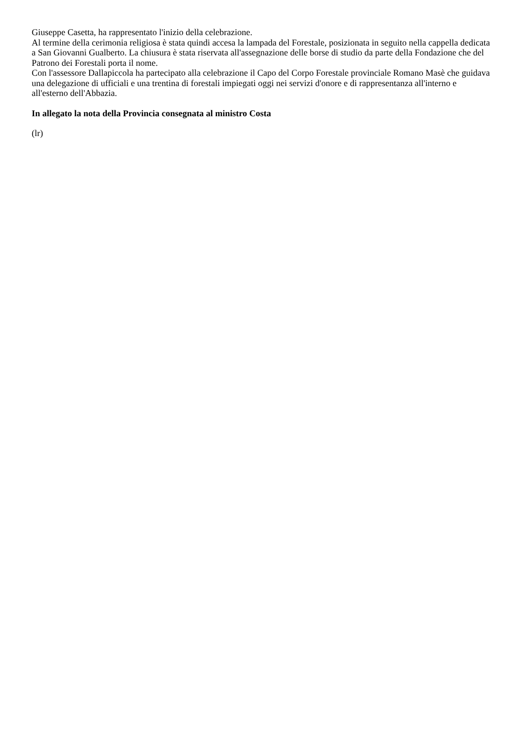Giuseppe Casetta, ha rappresentato l'inizio della celebrazione.
Al termine della cerimonia religiosa è stata quindi accesa la lampada del Forestale, posizionata in seguito nella cappella dedicata a San Giovanni Gualberto. La chiusura è stata riservata all'assegnazione delle borse di studio da parte della Fondazione che del Patrono dei Forestali porta il nome.
Con l'assessore Dallapiccola ha partecipato alla celebrazione il Capo del Corpo Forestale provinciale Romano Masè che guidava una delegazione di ufficiali e una trentina di forestali impiegati oggi nei servizi d'onore e di rappresentanza all'interno e all'esterno dell'Abbazia.
In allegato la nota della Provincia consegnata al ministro Costa
(lr)